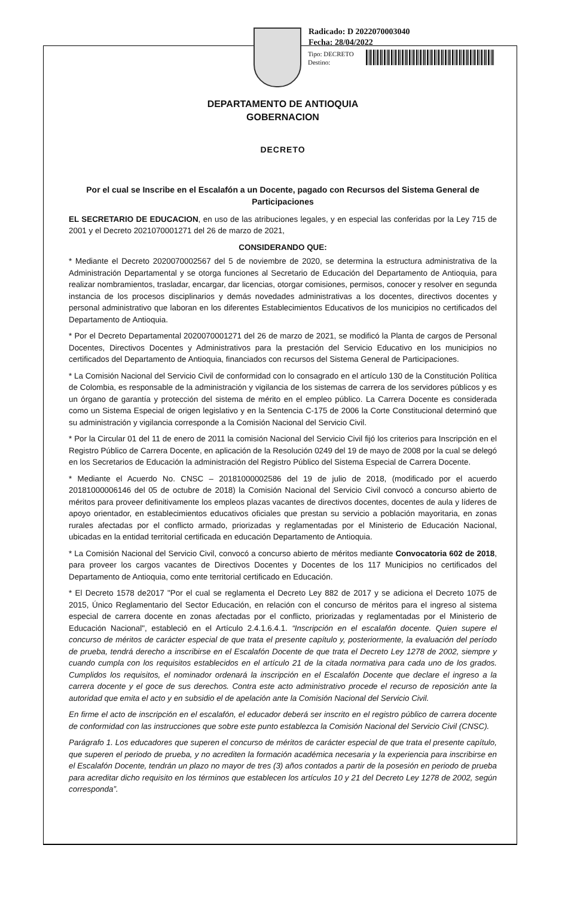Radicado: D 2022070003040
Fecha: 28/04/2022
Tipo: DECRETO
Destino:
DEPARTAMENTO DE ANTIOQUIA
GOBERNACION
DECRETO
Por el cual se Inscribe en el Escalafón a un Docente, pagado con Recursos del Sistema General de Participaciones
EL SECRETARIO DE EDUCACION, en uso de las atribuciones legales, y en especial las conferidas por la Ley 715 de 2001 y el Decreto 2021070001271 del 26 de marzo de 2021,
CONSIDERANDO QUE:
* Mediante el Decreto 2020070002567 del 5 de noviembre de 2020, se determina la estructura administrativa de la Administración Departamental y se otorga funciones al Secretario de Educación del Departamento de Antioquia, para realizar nombramientos, trasladar, encargar, dar licencias, otorgar comisiones, permisos, conocer y resolver en segunda instancia de los procesos disciplinarios y demás novedades administrativas a los docentes, directivos docentes y personal administrativo que laboran en los diferentes Establecimientos Educativos de los municipios no certificados del Departamento de Antioquia.
* Por el Decreto Departamental 2020070001271 del 26 de marzo de 2021, se modificó la Planta de cargos de Personal Docentes, Directivos Docentes y Administrativos para la prestación del Servicio Educativo en los municipios no certificados del Departamento de Antioquia, financiados con recursos del Sistema General de Participaciones.
* La Comisión Nacional del Servicio Civil de conformidad con lo consagrado en el artículo 130 de la Constitución Política de Colombia, es responsable de la administración y vigilancia de los sistemas de carrera de los servidores públicos y es un órgano de garantía y protección del sistema de mérito en el empleo público. La Carrera Docente es considerada como un Sistema Especial de origen legislativo y en la Sentencia C-175 de 2006 la Corte Constitucional determinó que su administración y vigilancia corresponde a la Comisión Nacional del Servicio Civil.
* Por la Circular 01 del 11 de enero de 2011 la comisión Nacional del Servicio Civil fijó los criterios para Inscripción en el Registro Público de Carrera Docente, en aplicación de la Resolución 0249 del 19 de mayo de 2008 por la cual se delegó en los Secretarios de Educación la administración del Registro Público del Sistema Especial de Carrera Docente.
* Mediante el Acuerdo No. CNSC – 20181000002586 del 19 de julio de 2018, (modificado por el acuerdo 20181000006146 del 05 de octubre de 2018) la Comisión Nacional del Servicio Civil convocó a concurso abierto de méritos para proveer definitivamente los empleos plazas vacantes de directivos docentes, docentes de aula y líderes de apoyo orientador, en establecimientos educativos oficiales que prestan su servicio a población mayoritaria, en zonas rurales afectadas por el conflicto armado, priorizadas y reglamentadas por el Ministerio de Educación Nacional, ubicadas en la entidad territorial certificada en educación Departamento de Antioquia.
* La Comisión Nacional del Servicio Civil, convocó a concurso abierto de méritos mediante Convocatoria 602 de 2018, para proveer los cargos vacantes de Directivos Docentes y Docentes de los 117 Municipios no certificados del Departamento de Antioquia, como ente territorial certificado en Educación.
* El Decreto 1578 de2017 "Por el cual se reglamenta el Decreto Ley 882 de 2017 y se adiciona el Decreto 1075 de 2015, Único Reglamentario del Sector Educación, en relación con el concurso de méritos para el ingreso al sistema especial de carrera docente en zonas afectadas por el conflicto, priorizadas y reglamentadas por el Ministerio de Educación Nacional", estableció en el Artículo 2.4.1.6.4.1. “Inscripción en el escalafón docente. Quien supere el concurso de méritos de carácter especial de que trata el presente capítulo y, posteriormente, la evaluación del período de prueba, tendrá derecho a inscribirse en el Escalafón Docente de que trata el Decreto Ley 1278 de 2002, siempre y cuando cumpla con los requisitos establecidos en el artículo 21 de la citada normativa para cada uno de los grados. Cumplidos los requisitos, el nominador ordenará la inscripción en el Escalafón Docente que declare el ingreso a la carrera docente y el goce de sus derechos. Contra este acto administrativo procede el recurso de reposición ante la autoridad que emita el acto y en subsidio el de apelación ante la Comisión Nacional del Servicio Civil.
En firme el acto de inscripción en el escalafón, el educador deberá ser inscrito en el registro público de carrera docente de conformidad con las instrucciones que sobre este punto establezca la Comisión Nacional del Servicio Civil (CNSC).
Parágrafo 1. Los educadores que superen el concurso de méritos de carácter especial de que trata el presente capítulo, que superen el periodo de prueba, y no acrediten la formación académica necesaria y la experiencia para inscribirse en el Escalafón Docente, tendrán un plazo no mayor de tres (3) años contados a partir de la posesión en periodo de prueba para acreditar dicho requisito en los términos que establecen los artículos 10 y 21 del Decreto Ley 1278 de 2002, según corresponda”.